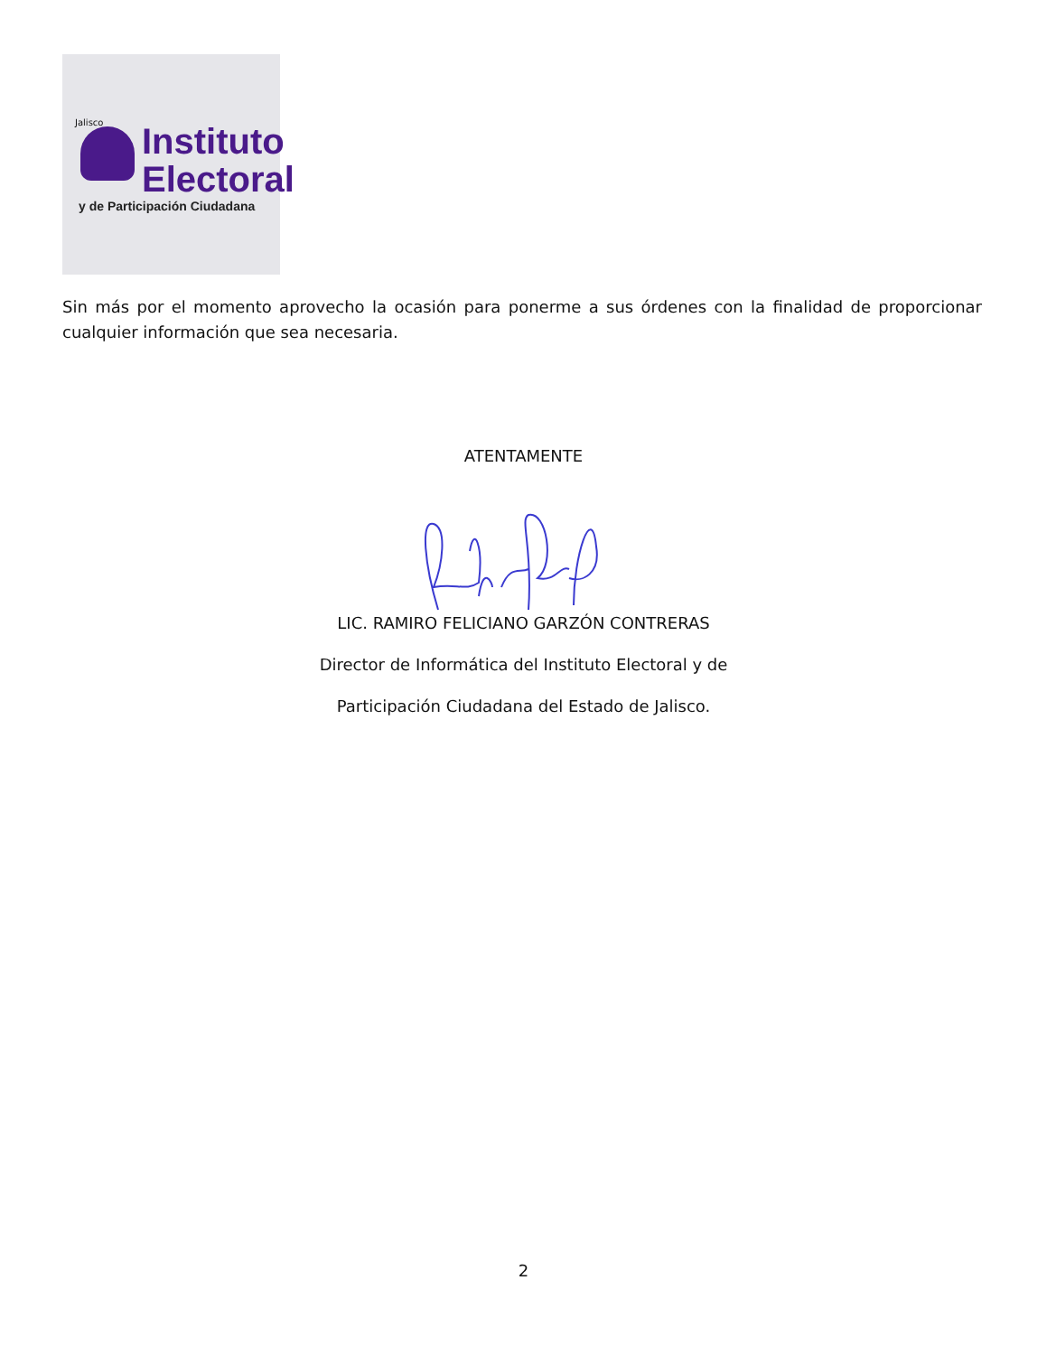Jalisco
Instituto
Electoral
y de Participación Ciudadana
Sin más por el momento aprovecho la ocasión para ponerme a sus órdenes con la finalidad de proporcionar cualquier información que sea necesaria.
ATENTAMENTE
LIC. RAMIRO FELICIANO GARZÓN CONTRERAS
Director de Informática del Instituto Electoral y de
Participación Ciudadana del Estado de Jalisco.
2